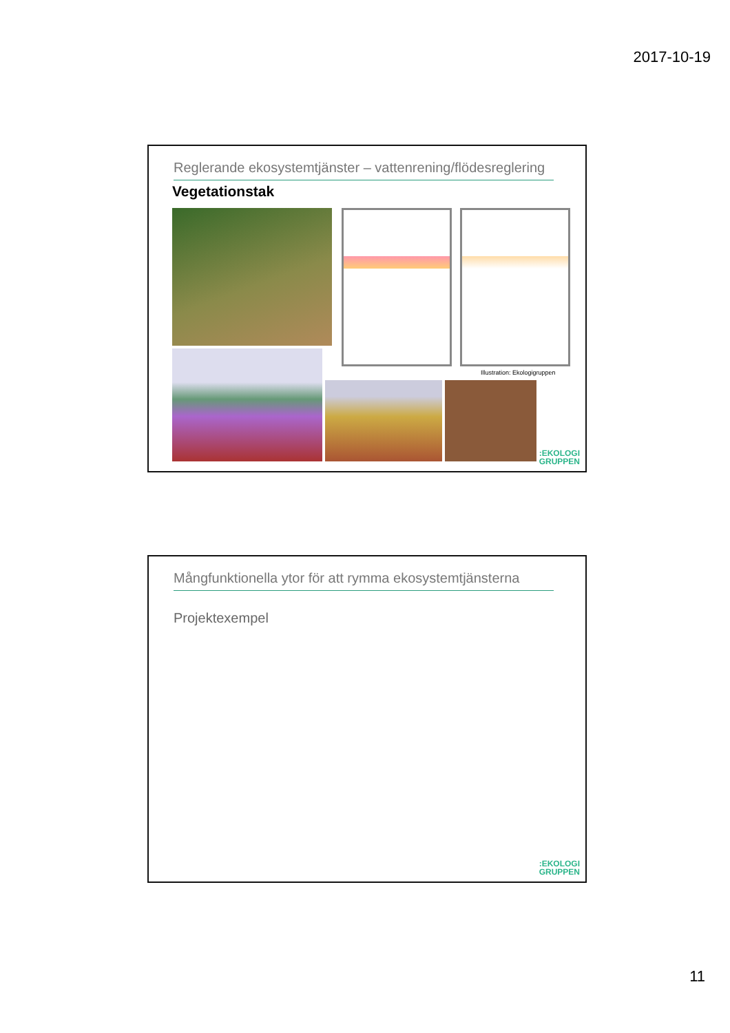2017-10-19
Reglerande ekosystemtjänster – vattenrening/flödesreglering
Vegetationstak
Illustration: Ekologigruppen
:EKOLOGI
GRUPPEN
Mångfunktionella ytor för att rymma ekosystemtjänsterna
Projektexempel
:EKOLOGI
GRUPPEN
11